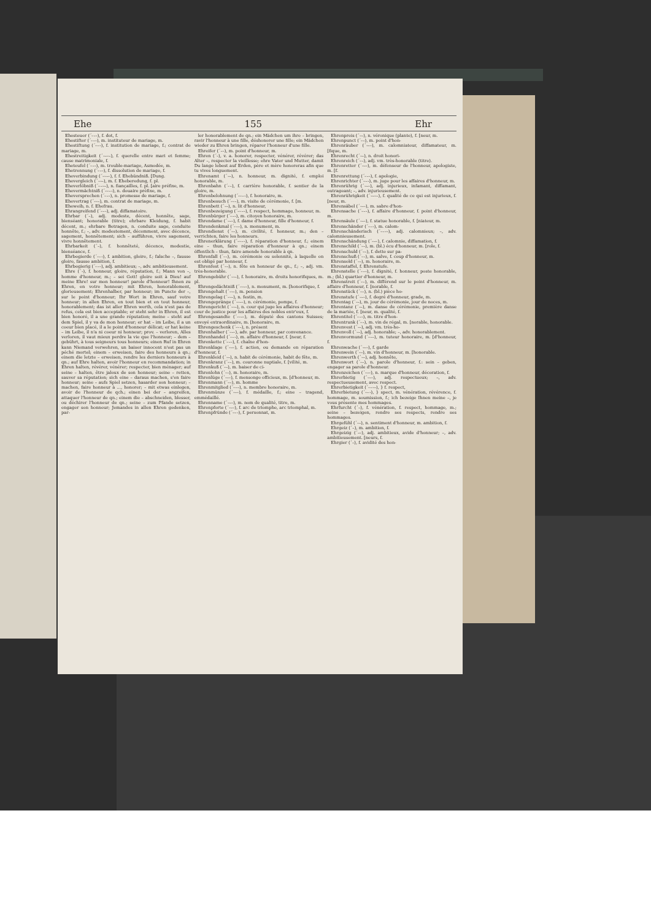Ehe 155 Ehr
Ehesteuer (´⏑–⏑), f. dot, f.
Ehestifter (´⏑–⏑), m. instituteur de mariage, m.
Ehestiftung (´⏑–⏑), f. institution de mariage, f.; contrat de mariage, m.
Ehestreitigkeit (´⏑–⏑–), f. querelle entre mari et femme; cause matrimoniale, f.
Eheteufel (´⏑–⏑), m. trouble-mariage, Asmodée, m.
Ehetrennung (´⏑–⏑), f. dissolution de mariage, f.
Eheverbindung (´⏑⏑–⏑), f. f. Ehebündniß. [Dung.
Ehevergleich (´⏑⏑–), m. f. Eheberedung, f. pl.
Eheverlöbniß (´⏑–⏑–), n. fiançailles, f. pl. [aire préfixe, m.
Ehevermächtniß (´⏑⏑–⏑), n. douaire préfixe, m.
Eheversprechen (´⏑–⏑), n. promesse de mariage, f.
Ehevertrag (´⏑⏑–), m. contrat de mariage, m.
Eheweib, n. f. Ehefrau.
Ehrangreifend (´⏑–⏑), adj. diffamatoire.
Ehrbar (´–), adj. modeste, décent, honnête, sage, bienséant; honorable (titre); ehrbare Kleidung, f. habit décent, m.; ehrbare Betragen, n. conduite sage, conduite honnête, f.; –, adv. modestement, décemment, avec décence, sagement, honnêtement; sich – aufführen, vivre sagement, vivre honnêtement.
Ehrbarkeit (´–), f. honnêteté, décence, modestie, bienséance, f.
Ehrbegierde (´⏑–⏑), f. ambition, gloire, f.; falsche –, fausse gloire, fausse ambition, f.
Ehrbegierig (´⏑–⏑), adj. ambitieux; –, adv. ambitieusement.
Ehre (´⏑), f. honneur, gloire, réputation, f.; Mann von –, homme d'honneur, m.; – sei Gott! gloire soit à Dieu! auf meine Ehre! sur mon honneur! parole d'honneur! Ihnen zu Ehren, en votre honneur; mit Ehren, honorablement, glorieusement; Ehrenhalber, par honneur; im Puncte der –, sur le point d'honneur; Ihr Wort in Ehren, sauf votre honneur; in allen Ehren, en tout bien et en tout honneur, honorablement; das ist aller Ehren werth, cela n'est pas de refus, cela est bien acceptable; er steht sehr in Ehren, il est bien honoré, il a une grande réputation; meine – steht auf dem Spiel, il y va de mon honneur; er hat – im Leibe, il a un coeur bien placé, il a le point d'honneur délicat; er hat keine – im Leibe, il n'a ni coeur ni honneur; prov. – verloren, Alles verloren, il vaut mieux perdre la vie que l'honneur; – dem – gebührt, à tous seigneurs tous honneurs; einen Ruf in Ehren kann Niemand verwehren, un baiser innocent n'est pas un péché mortel; einem – erweisen, faire des honneurs à qn.; einem die letzte – erweisen, rendre les derniers honneurs à qn.; auf Ehre halten, avoir l'honneur en recommandation; in Ehren halten, révérer, vénérer; respecter, bien ménager; auf seine – halten, être jaloux de son honneur; seine – retten, sauver sa réputation; sich eine – daraus machen, s'en faire honneur; seine – aufs Spiel setzen, hasarder son honneur; – machen, faire honneur à ..., honorer; – mit etwas einlegen, avoir de l'honneur de qch.; einen bei der – angreifen, attaquer l'honneur de qn.; einem die – abschneiden, blesser, ou déchirer l'honneur de qn.; seine – zum Pfande setzen, engager son honneur; Jemandes in allen Ehren gedenken, par-
ler honorablement de qn.; ein Mädchen um ihre – bringen, ravir l'honneur à une fille, déshonorer une fille; ein Mädchen wieder zu Ehren bringen, réparer l'honneur d'une fille.
Ehreifer (´–⏑), m. point d'honneur, m.
Ehren (´⏑), v. a. honorer, respecter, vénérer, révérer; das Alter –, respecter la vieillesse; ehre Vater und Mutter, damit Du lange lebest auf Erden, père et mère honoreras afin que tu vives longuement.
Ehrenamt (´⏑–), n. honneur, m. dignité, f. emploi honorable, m.
Ehrenbahn (´⏑–), f. carrière honorable, f. sentier de la gloire, m.
Ehrenbelohnung (´⏑⏑–⏑), f. honoraire, m.
Ehrenbesuch (´⏑⏑–), m. visite de cérémonie, f. [m.
Ehrenbett (´⏑–), n. lit d'honneur,
Ehrenbezeigung (´⏑⏑–⏑), f. respect, hommage, honneur, m.
Ehrenbürger (´⏑–⏑), m. citoyen honoraire, m.
Ehrendame (´⏑–⏑), f. dame d'honneur, fille d'honneur, f.
Ehrendenkmal (´⏑––), n. monument, m.
Ehrendienst (´⏑–), m. civilité, f. honneur, m.; den – verrichten, faire les honneurs.
Ehrenerklärung (´⏑⏑–⏑), f. réparation d'honneur, f.; einem eine – thun, faire réparation d'honneur à qn.; einem öffentlich – thun, faire amende honorable à qn.
Ehrenfall (´⏑–), m. cérémonie ou solennité, à laquelle on est obligé par honneur, f.
Ehrenfest (´⏑–), n. fête en honneur de qn., f.; –, adj. vm. très-honorable.
Ehrengebühr (´⏑⏑–), f. honoraire, m. droits honorifiques, m. pl.
Ehrengedächtniß (´⏑⏑–⏑), n. monument, m. [honorifique, f.
Ehrengehalt (´⏑⏑–), m. pension
Ehrengelag (´⏑⏑–), n. festin, m.
Ehrengepränge (´⏑⏑–⏑), n. cérémonie, pompe, f.
Ehrengericht (´⏑⏑–), n. cour qui juge les affaires d'honneur; cour de justice pour les affaires des nobles entr'eux, f.
Ehrengesandte (´⏑⏑–⏑), m. député des cantons Suisses; envoyé extraordinaire, m. [honoraire, m.
Ehrengeschenk (´⏑⏑–), n. présent
Ehrenhalber (´⏑–⏑), adv. par honneur, par convenance.
Ehrenhandel (´⏑–⏑), m. affaire d'honneur, f. [neur, f.
Ehrenkette (´⏑–⏑), f. chaîne d'hon-
Ehrenklage (´⏑–⏑), f. action, ou demande en réparation d'honneur, f.
Ehrenkleid (´⏑–), n. habit de cérémonie, habit de fête, m.
Ehrenkranz (´⏑–), m. couronne nuptiale, f. [vilité, m.
Ehrenkuß (´⏑–), m. baiser de ci-
Ehrenlohn (´⏑–), m. honoraire, m.
Ehrenlüge (´⏑–⏑), f. mensonge officieux, m. [d'honneur, m.
Ehrenmann (´⏑–), m. homme
Ehrenmitglied (´⏑––), n. membre honoraire, m.
Ehrenmünze (´⏑–⏑), f. médaille, f.; eine – tragend, emmédaillé.
Ehrenname (´⏑–⏑), m. nom de qualité, titre, m.
Ehrenpforte (´⏑–⏑), f. arc de triomphe, arc triomphal, m.
Ehrenpfründe (´⏑–⏑), f. personnat, m.
Ehrenpreis (´⏑–), n. véronique (plante), f. [neur, m.
Ehrenpunct (´⏑–), m. point d'hon-
Ehrenräuber (´⏑–⏑), m. calomniateur, diffamateur, m. [fique, m.
Ehrenrecht (´⏑–), n. droit honori-
Ehrenreich (´⏑–), adj. vm. très-honorable (titre).
Ehrenretter (´⏑–⏑), m. défenseur de l'honneur, apologiste, m. [f.
Ehrenrettung (´⏑–⏑), f. apologie,
Ehrenrichter (´⏑–⏑), m. juge pour les affaires d'honneur, m.
Ehrenrührig (´⏑–⏑), adj. injurieux, infamant, diffamant, outrageant; –, adv. injurieusement.
Ehrenrührigkeit (´⏑–⏑–), f. qualité de ce qui est injurieux, f. [neur, m.
Ehrensäbel (´⏑–⏑), m. sabre d'hon-
Ehrensache (´⏑–⏑), f. affaire d'honneur, f. point d'honneur, m.
Ehrensäule (´⏑–⏑), f. statue honorable, f. [niateur, m.
Ehrenschänder (´⏑–⏑), m. calom-
Ehrenschänderisch (´⏑–⏑⏑), adj. calomnieux; –, adv. calomnieusement.
Ehrenschändung (´⏑–⏑), f. calomnie, diffamation, f.
Ehrenschild (´⏑–), m. (bl.) écu d'honneur, m. [role, f.
Ehrenschuld (´⏑–), f. dette sur pa-
Ehrenschuß (´⏑–), m. salve, f. coup d'honneur, m.
Ehrensold (´⏑–), m. honoraire, m.
Ehrenstaffel, f. Ehrenstufe.
Ehrenstelle (´⏑–⏑), f. dignité, f. honneur, poste honorable, m.; (bl.) quartier d'honneur, m.
Ehrenstreit (´⏑–), m. différend sur le point d'honneur, m. affaire d'honneur, f. [norable, f.
Ehrenstück (´⏑–), n. (bl.) pièce ho-
Ehrenstufe (´⏑–⏑), f. degré d'honneur, grade, m.
Ehrentag (´⏑–), m. jour de cérémonie, jour de noces, m.
Ehrentanz (´⏑–), m. danse de cérémonie, première danse de la mariée, f. [neur, m. qualité, f.
Ehrentitel (´⏑–⏑), m. titre d'hon-
Ehrentrunk (´⏑–), m. vin de régal, m. [norable, honorable.
Ehrenvest (´⏑–), adj. vm. très-ho-
Ehrenvoll (´⏑–), adj. honorable; –, adv. honorablement.
Ehrenvormund (´⏑––), m. tuteur honoraire, m. [d'honneur, f.
Ehrenwache (´⏑–⏑), f. garde
Ehrenwein (´⏑–), m. vin d'honneur, m. [honorable.
Ehrenwerth (´⏑–), adj. honnête,
Ehrenwort (´⏑–), n. parole d'honneur, f.: sein – geben, engager sa parole d'honneur.
Ehrenzeichen (´⏑–⏑), n. marque d'honneur, décoration, f.
Ehrerbietig (´⏑–⏑), adj. respectueux; –, adv. respectueusement, avec respect.
Ehrerbietigkeit (´⏑–⏑–), } f. respect,
Ehrerbietung (´⏑–⏑), } spect, m. vénération, révérence, f. hommage, m. soumission, f.; ich bezeige Ihnen meine –, je vous présente mes hommages.
Ehrfurcht (´–), f. vénération, f. respect, hommage, m.; seine – bezeigen, rendre ses respects, rendre ses hommages.
Ehrgefühl (´⏑–), n. sentiment d'honneur, m. ambition, f.
Ehrgeiz (´–), m. ambition, f.
Ehrgeizig (´–⏑), adj. ambitieux, avide d'honneur; –, adv. ambitieusement. [neurs, f.
Ehrgier (´–), f. avidité des hon-